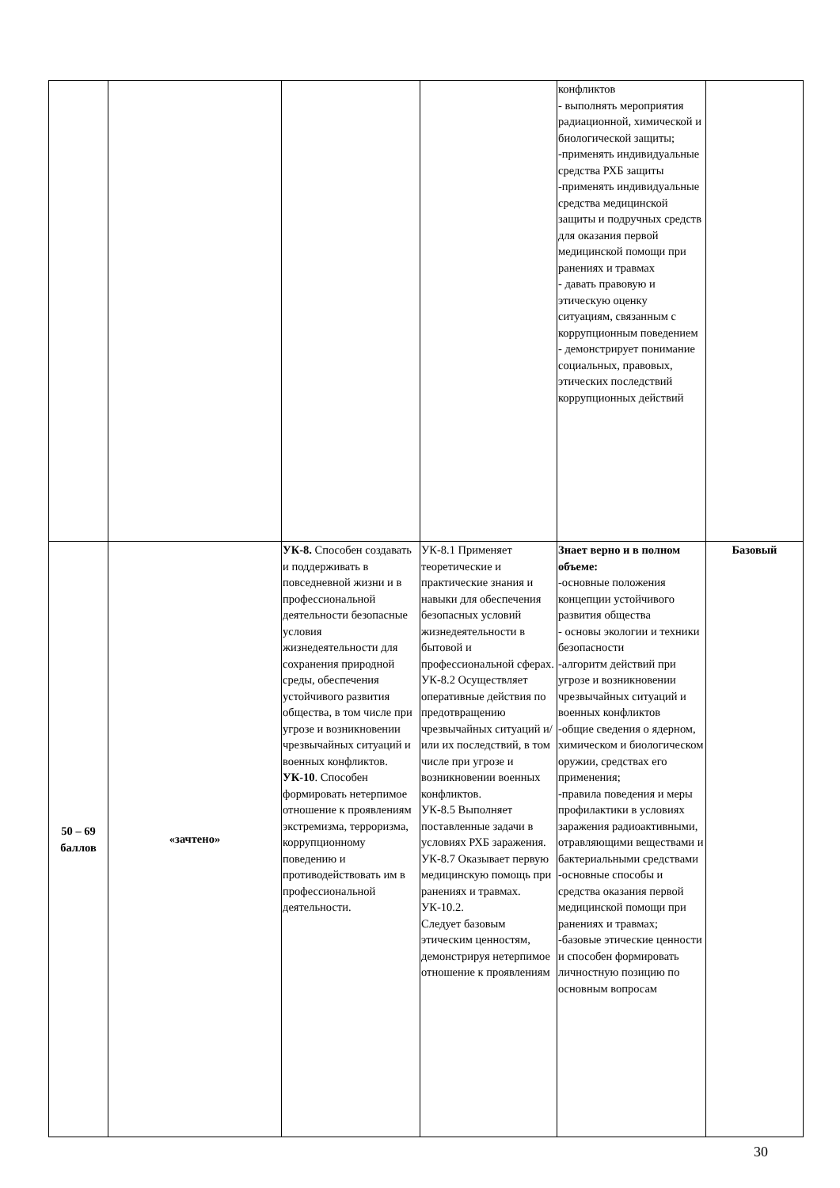| | | | | конфликтов - выполнять мероприятия радиационной, химической и биологической защиты; -применять индивидуальные средства РХБ защиты -применять индивидуальные средства медицинской защиты и подручных средств для оказания первой медицинской помощи при ранениях и травмах - давать правовую и этическую оценку ситуациям, связанным с коррупционным поведением - демонстрирует понимание социальных, правовых, этических последствий коррупционных действий | |
| 50 – 69 баллов | «зачтено» | УК-8. Способен создавать и поддерживать в повседневной жизни и в профессиональной деятельности безопасные условия жизнедеятельности для сохранения природной среды, обеспечения устойчивого развития общества, в том числе при угрозе и возникновении чрезвычайных ситуаций и военных конфликтов. УК-10 . Способен формировать нетерпимое отношение к проявлениям экстремизма, терроризма, коррупционному поведению и противодействовать им в профессиональной деятельности. | УК-8.1 Применяет теоретические и практические знания и навыки для обеспечения безопасных условий жизнедеятельности в бытовой и профессиональной сферах. УК-8.2 Осуществляет оперативные действия по предотвращению чрезвычайных ситуаций и/или их последствий, в том числе при угрозе и возникновении военных конфликтов. УК-8.5 Выполняет поставленные задачи в условиях РХБ заражения. УК-8.7 Оказывает первую медицинскую помощь при ранениях и травмах. УК-10.2. Следует базовым этическим ценностям, демонстрируя нетерпимое отношение к проявлениям | Знает верно и в полном объеме: -основные положения концепции устойчивого развития общества - основы экологии и техники безопасности -алгоритм действий при угрозе и возникновении чрезвычайных ситуаций и военных конфликтов -общие сведения о ядерном, химическом и биологическом оружии, средствах его применения; -правила поведения и меры профилактики в условиях заражения радиоактивными, отравляющими веществами и бактериальными средствами -основные способы и средства оказания первой медицинской помощи при ранениях и травмах; -базовые этические ценности и способен формировать личностную позицию по основным вопросам | Базовый |
30